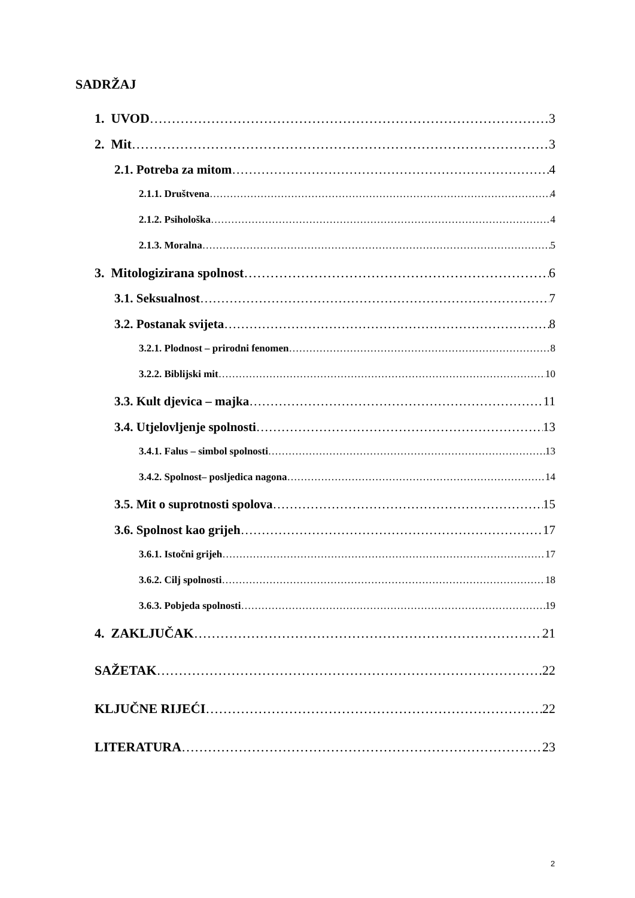SADRŽAJ
1. UVOD 3
2. Mit 3
2.1. Potreba za mitom 4
2.1.1. Društvena 4
2.1.2. Psihološka 4
2.1.3. Moralna 5
3. Mitologizirana spolnost 6
3.1. Seksualnost 7
3.2. Postanak svijeta 8
3.2.1. Plodnost – prirodni fenomen 8
3.2.2. Biblijski mit 10
3.3. Kult djevica – majka 11
3.4. Utjelovljenje spolnosti 13
3.4.1. Falus – simbol spolnosti 13
3.4.2. Spolnost– posljedica nagona 14
3.5. Mit o suprotnosti spolova 15
3.6. Spolnost kao grijeh 17
3.6.1. Istočni grijeh 17
3.6.2. Cilj spolnosti 18
3.6.3. Pobjeda spolnosti 19
4. ZAKLJUČAK 21
SAŽETAK 22
KLJUČNE RIJEĆI 22
LITERATURA 23
2